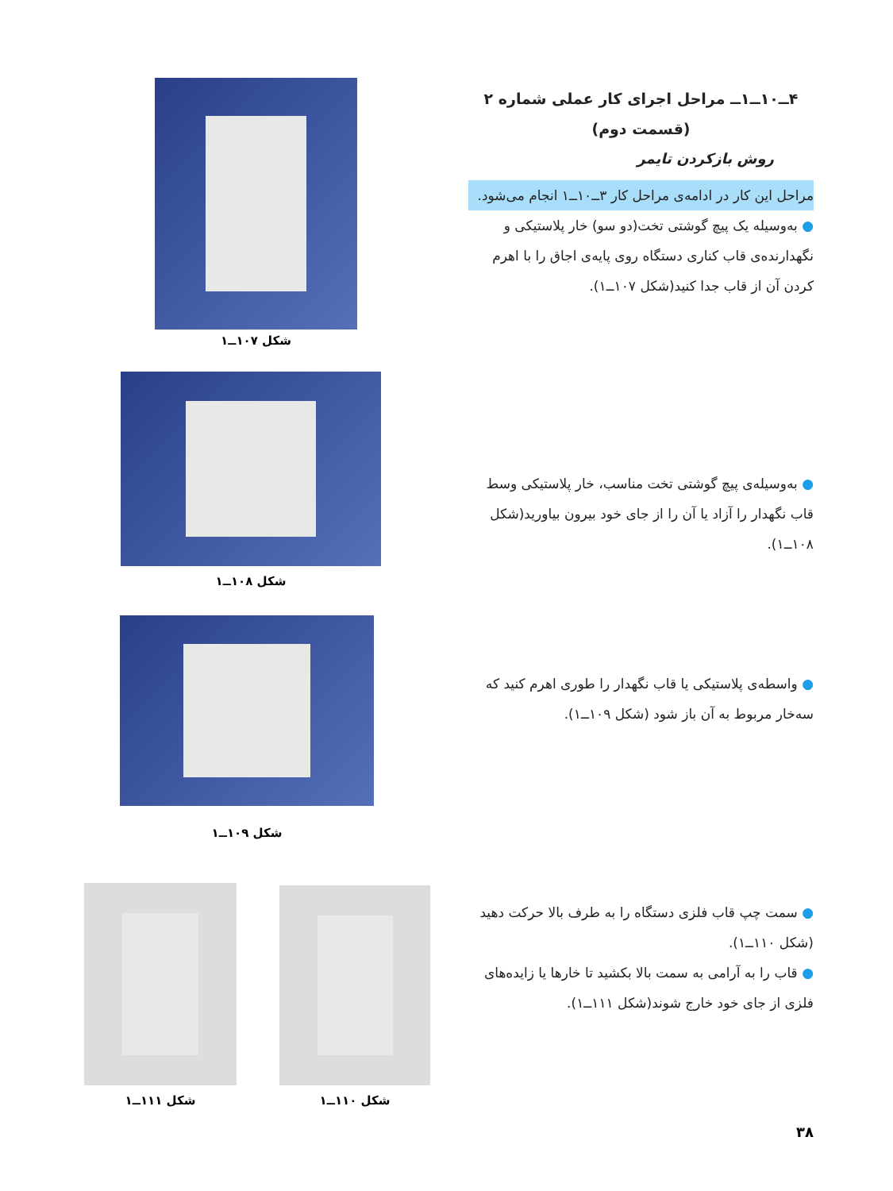۴ــ۱۰ــ۱ــ مراحل اجرای کار عملی شماره ۲
(قسمت دوم)
روش بازکردن تایمر
مراحل این کار در ادامه‌ی مراحل کار ۳ــ۱۰ــ۱ انجام می‌شود.
● به‌وسیله یک پیچ گوشتی تخت(دو سو) خار پلاستیکی و نگهدارنده‌ی قاب کناری دستگاه روی پایه‌ی اجاق را با اهرم کردن آن از قاب جدا کنید(شکل ۱۰۷ــ۱).
● به‌وسیله‌ی پیچ گوشتی تخت مناسب، خار پلاستیکی وسط قاب نگهدار را آزاد یا آن را از جای خود بیرون بیاورید(شکل ۱۰۸ــ۱).
● واسطه‌ی پلاستیکی یا قاب نگهدار را طوری اهرم کنید که سه‌خار مربوط به آن باز شود (شکل ۱۰۹ــ۱).
● سمت چپ قاب فلزی دستگاه را به طرف بالا حرکت دهید (شکل ۱۱۰ــ۱).
● قاب را به آرامی به سمت بالا بکشید تا خارها یا زایده‌های فلزی از جای خود خارج شوند(شکل ۱۱۱ــ۱).
شکل ۱۰۷ــ۱
شکل ۱۰۸ــ۱
شکل ۱۰۹ــ۱
شکل ۱۱۰ــ۱
شکل ۱۱۱ــ۱
۳۸